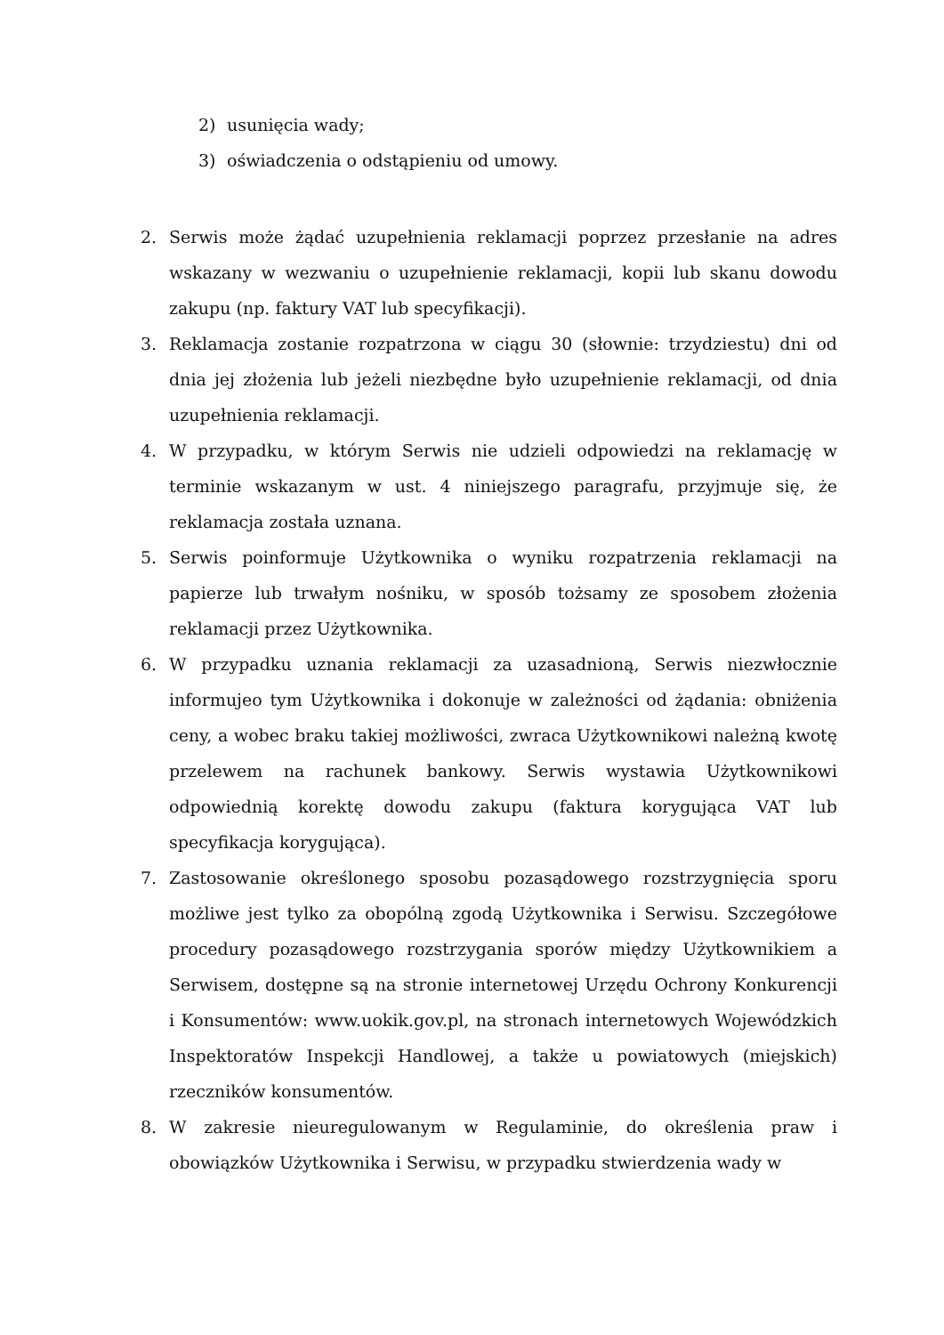2) usunięcia wady;
3) oświadczenia o odstąpieniu od umowy.
2. Serwis może żądać uzupełnienia reklamacji poprzez przesłanie na adres wskazany w wezwaniu o uzupełnienie reklamacji, kopii lub skanu dowodu zakupu (np. faktury VAT lub specyfikacji).
3. Reklamacja zostanie rozpatrzona w ciągu 30 (słownie: trzydziestu) dni od dnia jej złożenia lub jeżeli niezbędne było uzupełnienie reklamacji, od dnia uzupełnienia reklamacji.
4. W przypadku, w którym Serwis nie udzieli odpowiedzi na reklamację w terminie wskazanym w ust. 4 niniejszego paragrafu, przyjmuje się, że reklamacja została uznana.
5. Serwis poinformuje Użytkownika o wyniku rozpatrzenia reklamacji na papierze lub trwałym nośniku, w sposób tożsamy ze sposobem złożenia reklamacji przez Użytkownika.
6. W przypadku uznania reklamacji za uzasadnioną, Serwis niezwłocznie informujeo tym Użytkownika i dokonuje w zależności od żądania: obniżenia ceny, a wobec braku takiej możliwości, zwraca Użytkownikowi należną kwotę przelewem na rachunek bankowy. Serwis wystawia Użytkownikowi odpowiednią korektę dowodu zakupu (faktura korygująca VAT lub specyfikacja korygująca).
7. Zastosowanie określonego sposobu pozasądowego rozstrzygnięcia sporu możliwe jest tylko za obopólną zgodą Użytkownika i Serwisu. Szczegółowe procedury pozasądowego rozstrzygania sporów między Użytkownikiem a Serwisem, dostępne są na stronie internetowej Urzędu Ochrony Konkurencji i Konsumentów: www.uokik.gov.pl, na stronach internetowych Wojewódzkich Inspektoratów Inspekcji Handlowej, a także u powiatowych (miejskich) rzeczników konsumentów.
8. W zakresie nieuregulowanym w Regulaminie, do określenia praw i obowiązków Użytkownika i Serwisu, w przypadku stwierdzenia wady w